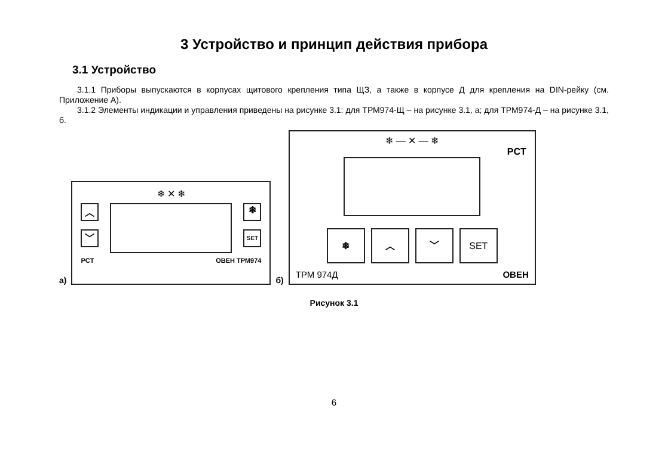3 Устройство и принцип действия прибора
3.1 Устройство
3.1.1 Приборы выпускаются в корпусах щитового крепления типа ЩЗ, а также в корпусе Д для крепления на DIN-рейку (см. Приложение А).
3.1.2 Элементы индикации и управления приведены на рисунке 3.1: для ТРМ974-Щ – на рисунке 3.1, а; для ТРМ974-Д – на рисунке 3.1, б.
а)
❄ ✕ ❄
︿
﹀
❄
SET
PCT ОВЕН ТРМ974
б)
❄ — ✕ — ❄
PCT
❄ ︿ ﹀ SET
ТРМ 974Д ОВЕН
Рисунок 3.1
6